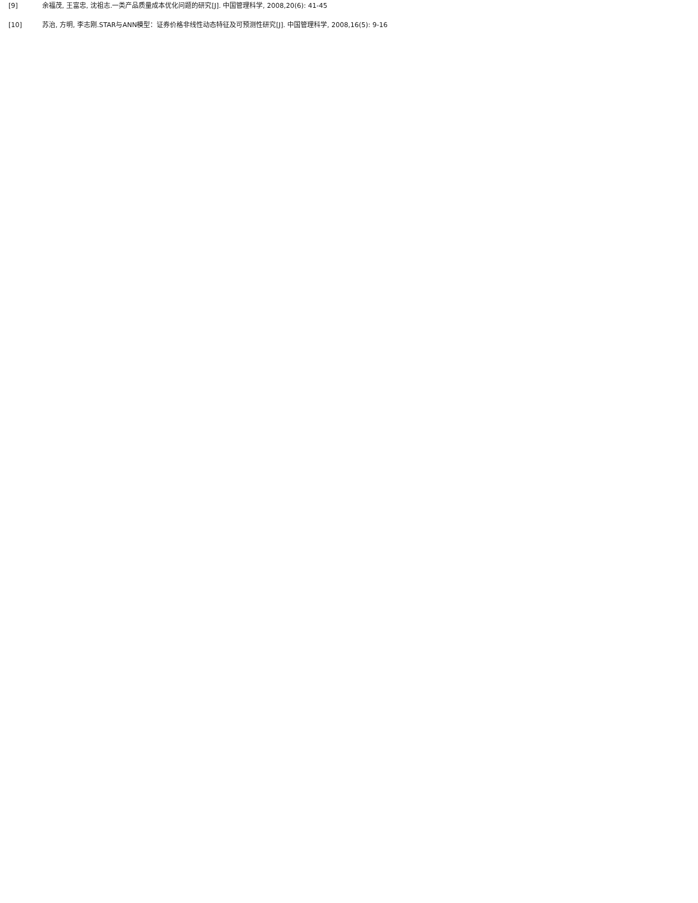[9] 余福茂, 王富忠, 沈祖志.一类产品质量成本优化问题的研究[J]. 中国管理科学, 2008,20(6): 41-45
[10] 苏治, 方明, 李志刚.STAR与ANN模型：证券价格非线性动态特征及可预测性研究[J]. 中国管理科学, 2008,16(5): 9-16